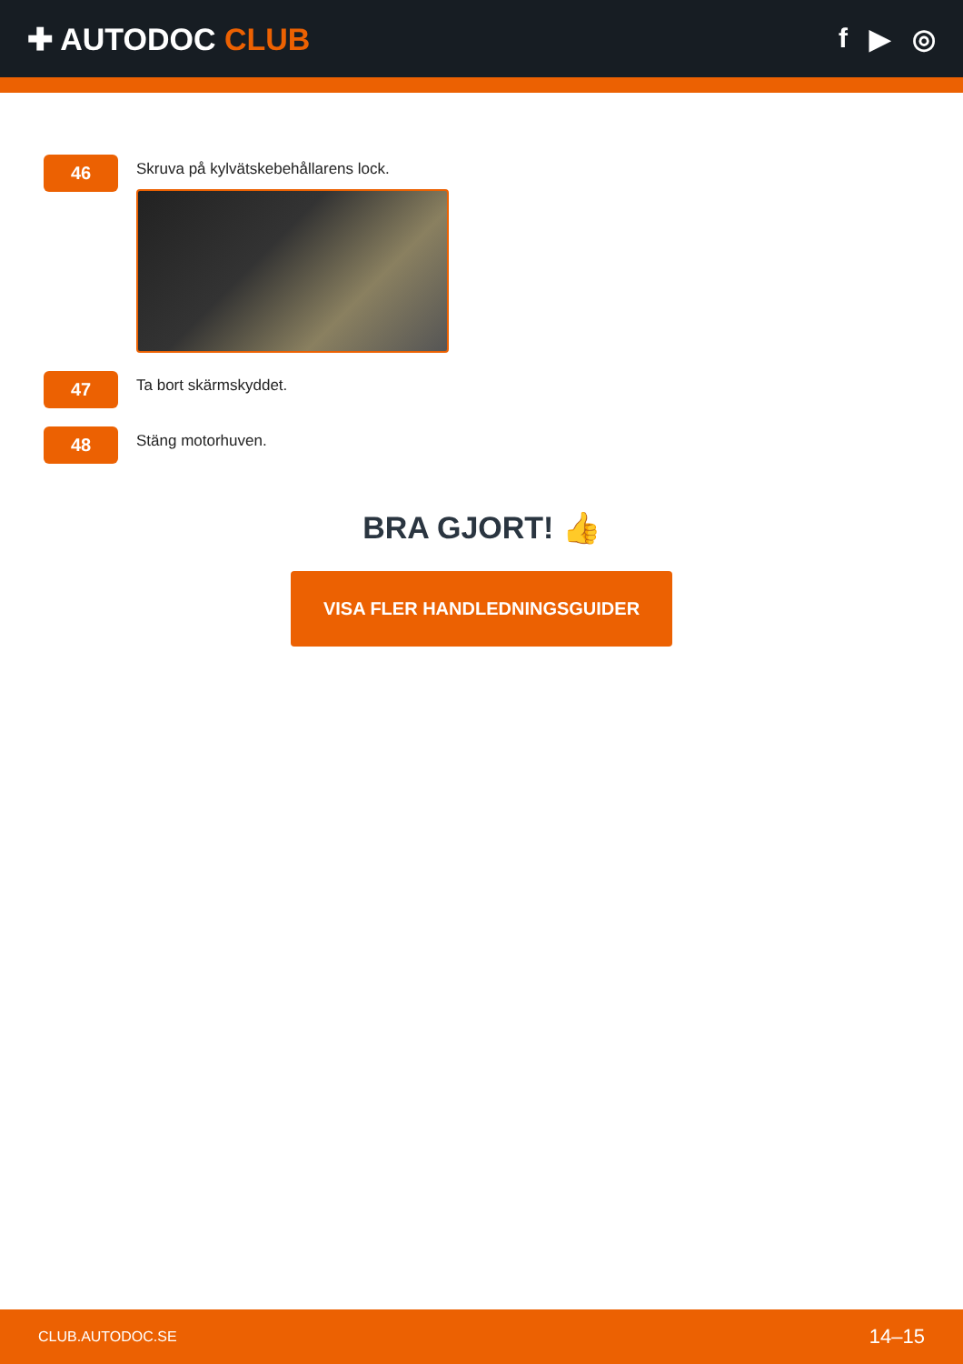✚ AUTODOC CLUB f ▶ ◎
46
Skruva på kylvätskebehållarens lock.
47
Ta bort skärmskyddet.
48
Stäng motorhuven.
BRA GJORT! 👍
VISA FLER HANDLEDNINGSGUIDER
CLUB.AUTODOC.SE 14–15